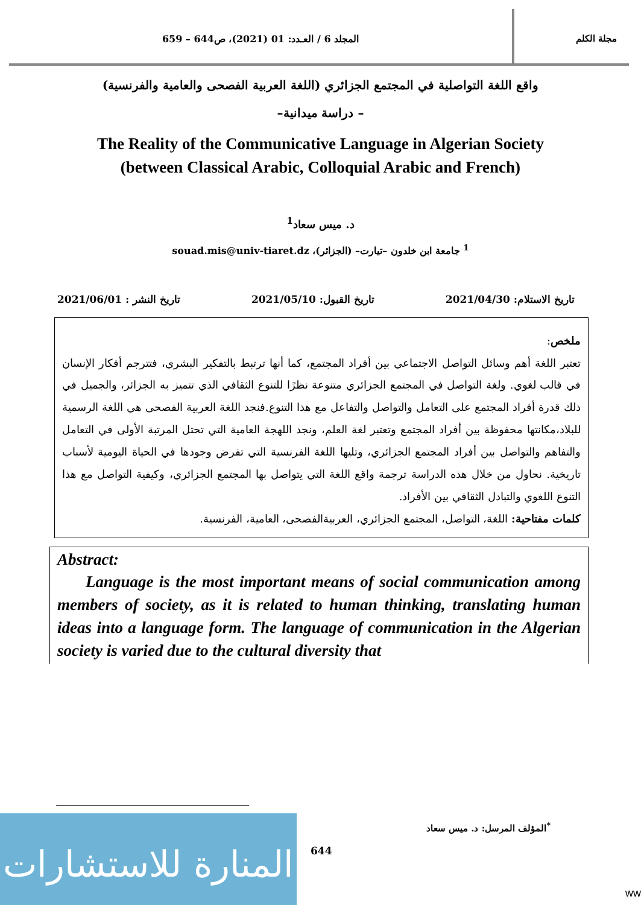مجلة الكلم المجلد 6 / العـدد: 01 (2021)، ص644 – 659
واقع اللغة التواصلية في المجتمع الجزائري (اللغة العربية الفصحى والعامية والفرنسية)
– دراسة ميدانية–
The Reality of the Communicative Language in Algerian Society
(between Classical Arabic, Colloquial Arabic and French)
د. ميس سعاد<sup>1</sup>
<sup>1</sup> جامعة ابن خلدون –تيارت– (الجزائر)، souad.mis@univ-tiaret.dz
تاريخ الاستلام: 2021/04/30 تاريخ القبول: 2021/05/10 تاريخ النشر : 2021/06/01
ملخص:
تعتبر اللغة أهم وسائل التواصل الاجتماعي بين أفراد المجتمع، كما أنها ترتبط بالتفكير البشري، فتترجم أفكار الإنسان في قالب لغوي. ولغة التواصل في المجتمع الجزائري متنوعة نظرًا للتنوع الثقافي الذي تتميز به الجزائر، والجميل في ذلك قدرة أفراد المجتمع على التعامل والتواصل والتفاعل مع هذا التنوع.فنجد اللغة العربية الفصحى هي اللغة الرسمية للبلاد،مكانتها محفوظة بين أفراد المجتمع وتعتبر لغة العلم، ونجد اللهجة العامية التي تحتل المرتبة الأولى في التعامل والتفاهم والتواصل بين أفراد المجتمع الجزائري، وتليها اللغة الفرنسية التي تفرض وجودها في الحياة اليومية لأسباب تاريخية. نحاول من خلال هذه الدراسة ترجمة واقع اللغة التي يتواصل بها المجتمع الجزائري، وكيفية التواصل مع هذا التنوع اللغوي والتبادل الثقافي بين الأفراد.
كلمات مفتاحية: اللغة، التواصل، المجتمع الجزائري، العربيةالفصحى، العامية، الفرنسية.
Abstract:
Language is the most important means of social communication among members of society, as it is related to human thinking, translating human ideas into a language form. The language of communication in the Algerian society is varied due to the cultural diversity that
<sup>*</sup> المؤلف المرسل: د. ميس سعاد
المنارة للاستشارات
644
ww